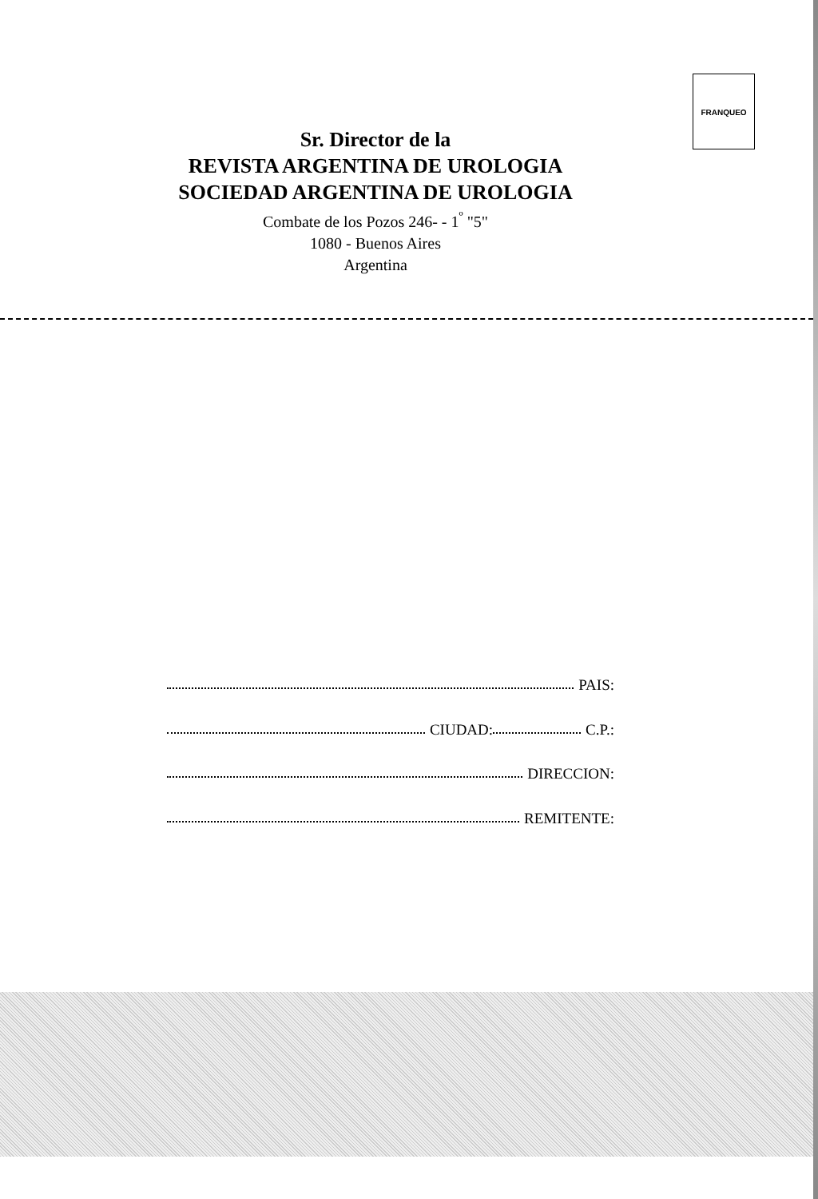FRANQUEO
Sr. Director de la
REVISTA ARGENTINA DE UROLOGIA
SOCIEDAD ARGENTINA DE UROLOGIA
Combate de los Pozos 246- - 1<sup>º</sup> "5"
1080 - Buenos Aires
Argentina
PAIS:
CIUDAD: C.P.:
DIRECCION:
REMITENTE: